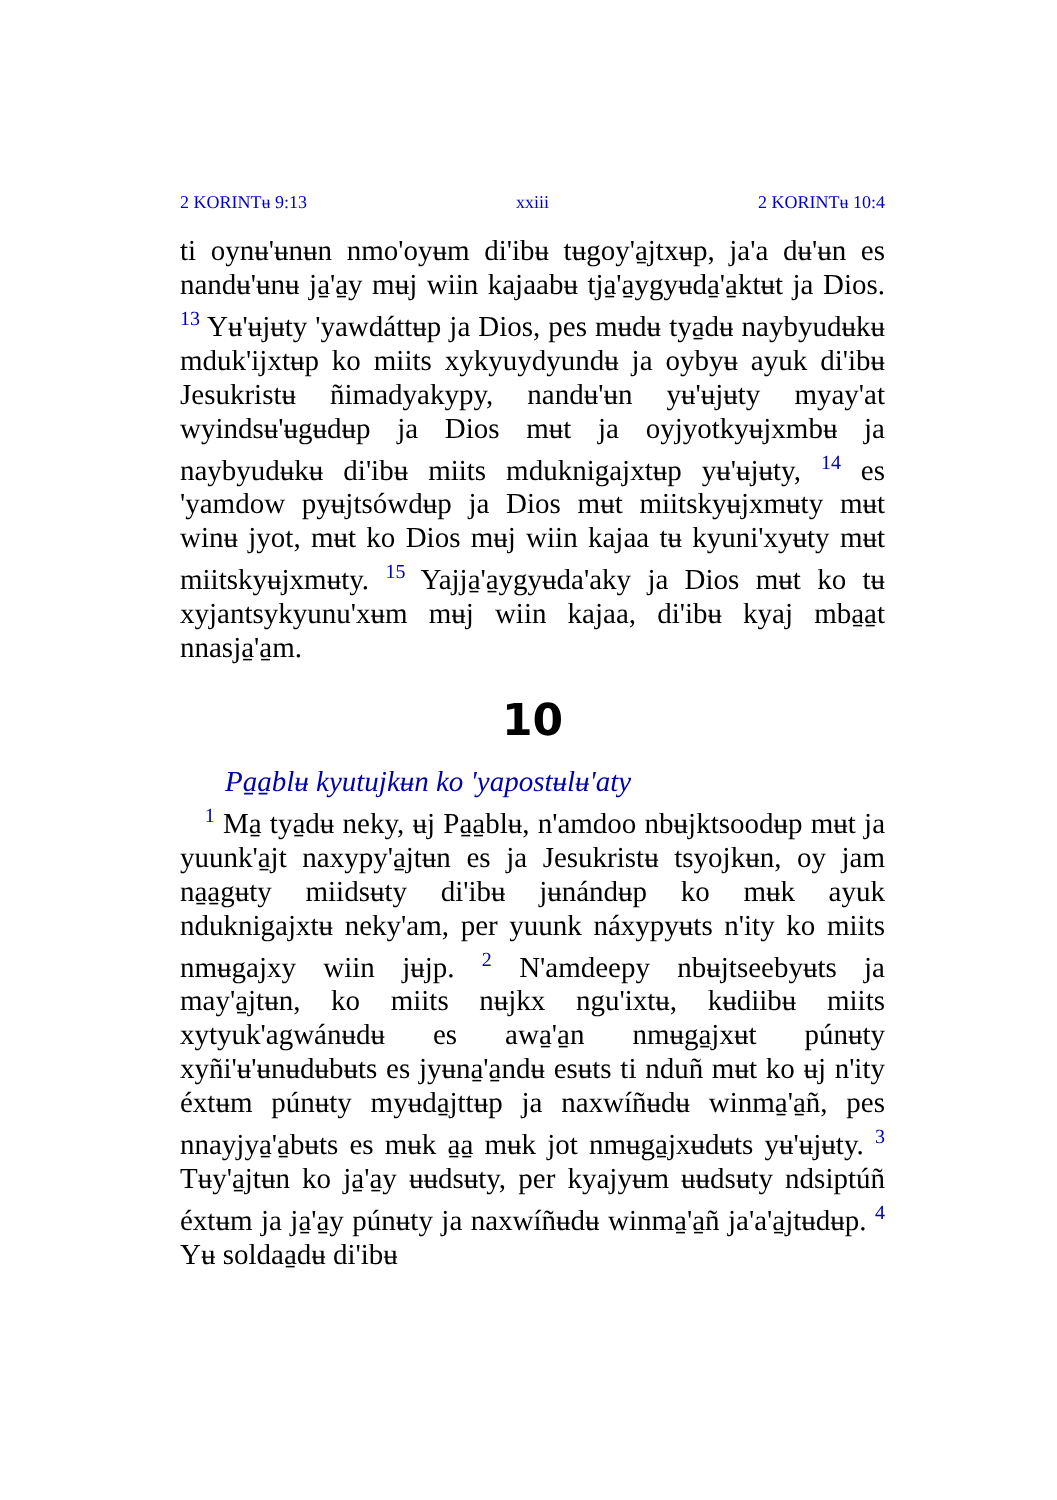2 KORINTʉ 9:13 xxiii 2 KORINTʉ 10:4
ti oynʉ'ʉnʉn nmo'oyʉm di'ibʉ tʉgoy'a̱jtxʉp, ja'a dʉ'ʉn es nandʉ'ʉnʉ ja̱'a̱y mʉj wiin kajaabʉ tja̱'a̱ygyʉda̱'a̱ktʉt ja Dios. <sup>13</sup> Yʉ'ʉjʉty 'yawdáttʉp ja Dios, pes mʉdʉ tya̱dʉ naybyudʉkʉ mduk'ijxtʉp ko miits xykyuydyundʉ ja oybyʉ ayuk di'ibʉ Jesukristʉ ñimadyakypy, nandʉ'ʉn yʉ'ʉjʉty myay'at wyindsʉ'ʉgʉdʉp ja Dios mʉt ja oyjyotkyʉjxmbʉ ja naybyudʉkʉ di'ibʉ miits mduknigajxtʉp yʉ'ʉjʉty, <sup>14</sup> es 'yamdow pyʉjtsówdʉp ja Dios mʉt miitskyʉjxmʉty mʉt winʉ jyot, mʉt ko Dios mʉj wiin kajaa tʉ kyuni'xyʉty mʉt miitskyʉjxmʉty. <sup>15</sup> Yajja̱'a̱ygyʉda'aky ja Dios mʉt ko tʉ xyjantsykyunu'xʉm mʉj wiin kajaa, di'ibʉ kyaj mba̱a̱t nnasja̱'a̱m.
10
Pa̱a̱blʉ kyutujkʉn ko 'yapostʉlʉ'aty
<sup>1</sup> Ma̱ tya̱dʉ neky, ʉj Pa̱a̱blʉ, n'amdoo nbʉjktsoodʉp mʉt ja yuunk'a̱jt naxypy'a̱jtʉn es ja Jesukristʉ tsyojkʉn, oy jam na̱a̱gʉty miidsʉty di'ibʉ jʉnándʉp ko mʉk ayuk nduknigajxtʉ neky'am, per yuunk náxypyʉts n'ity ko miits nmʉgajxy wiin jʉjp. <sup>2</sup> N'amdeepy nbʉjtseebyʉts ja may'a̱jtʉn, ko miits nʉjkx ngu'ixtʉ, kʉdiibʉ miits xytyuk'agwánʉdʉ es awa̱'a̱n nmʉga̱jxʉt púnʉty xyñi'ʉ'ʉnʉdʉbʉts es jyʉna̱'a̱ndʉ esʉts ti nduñ mʉt ko ʉj n'ity éxtʉm púnʉty myʉda̱jttʉp ja naxwíñʉdʉ winma̱'a̱ñ, pes nnayjya̱'a̱bʉts es mʉk a̱a̱ mʉk jot nmʉga̱jxʉdʉts yʉ'ʉjʉty. <sup>3</sup> Tʉy'a̱jtʉn ko ja̱'a̱y ʉʉdsʉty, per kyajyʉm ʉʉdsʉty ndsiptúñ éxtʉm ja ja̱'a̱y púnʉty ja naxwíñʉdʉ winma̱'a̱ñ ja'a'a̱jtʉdʉp. <sup>4</sup> Yʉ soldaa̱dʉ di'ibʉ